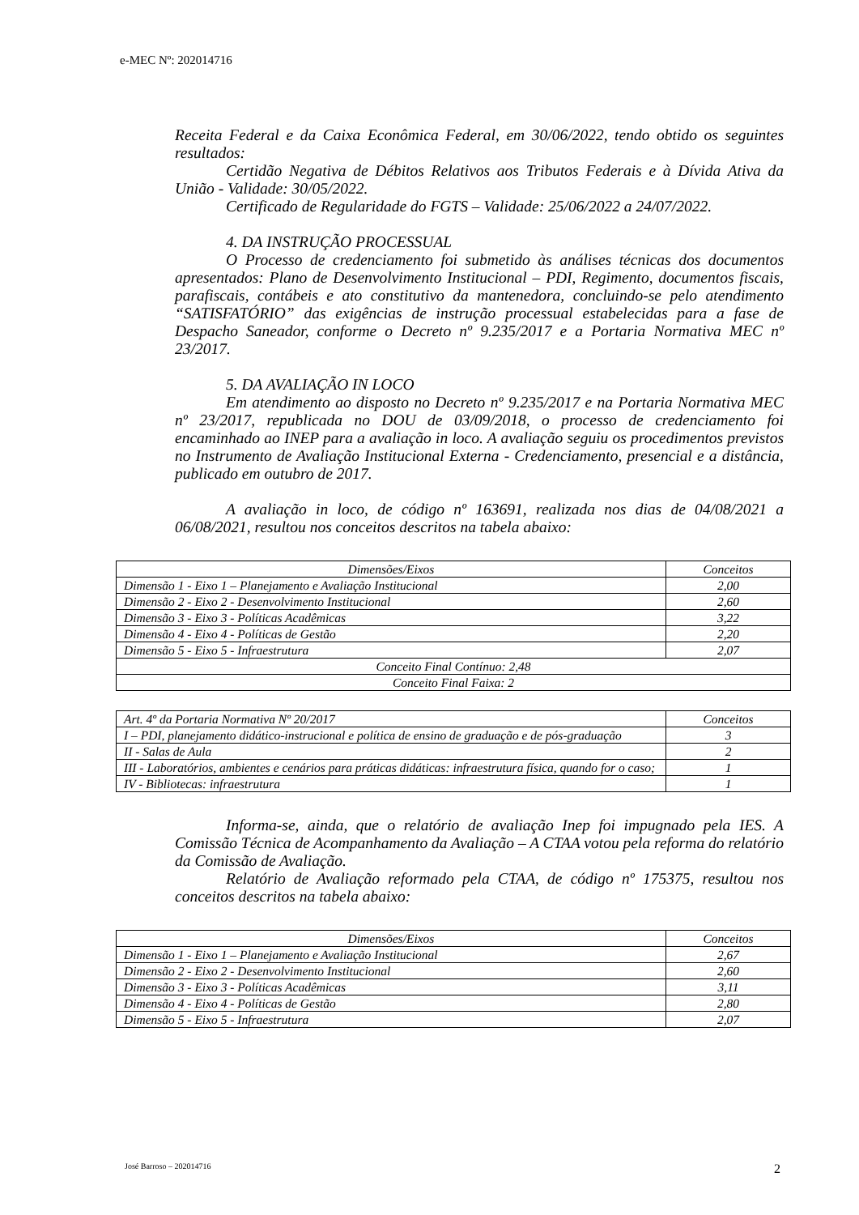e-MEC Nº: 202014716
Receita Federal e da Caixa Econômica Federal, em 30/06/2022, tendo obtido os seguintes resultados:
Certidão Negativa de Débitos Relativos aos Tributos Federais e à Dívida Ativa da União - Validade: 30/05/2022.
Certificado de Regularidade do FGTS – Validade: 25/06/2022 a 24/07/2022.
4. DA INSTRUÇÃO PROCESSUAL
O Processo de credenciamento foi submetido às análises técnicas dos documentos apresentados: Plano de Desenvolvimento Institucional – PDI, Regimento, documentos fiscais, parafiscais, contábeis e ato constitutivo da mantenedora, concluindo-se pelo atendimento “SATISFATÓRIO” das exigências de instrução processual estabelecidas para a fase de Despacho Saneador, conforme o Decreto nº 9.235/2017 e a Portaria Normativa MEC nº 23/2017.
5. DA AVALIAÇÃO IN LOCO
Em atendimento ao disposto no Decreto nº 9.235/2017 e na Portaria Normativa MEC nº 23/2017, republicada no DOU de 03/09/2018, o processo de credenciamento foi encaminhado ao INEP para a avaliação in loco. A avaliação seguiu os procedimentos previstos no Instrumento de Avaliação Institucional Externa - Credenciamento, presencial e a distância, publicado em outubro de 2017.
A avaliação in loco, de código nº 163691, realizada nos dias de 04/08/2021 a 06/08/2021, resultou nos conceitos descritos na tabela abaixo:
| Dimensões/Eixos | Conceitos |
| Dimensão 1 - Eixo 1 – Planejamento e Avaliação Institucional | 2,00 |
| Dimensão 2 - Eixo 2 - Desenvolvimento Institucional | 2,60 |
| Dimensão 3 - Eixo 3 - Políticas Acadêmicas | 3,22 |
| Dimensão 4 - Eixo 4 - Políticas de Gestão | 2,20 |
| Dimensão 5 - Eixo 5 - Infraestrutura | 2,07 |
| Conceito Final Contínuo: 2,48 | |
| Conceito Final Faixa: 2 | |
| Art. 4º da Portaria Normativa Nº 20/2017 | Conceitos |
| I – PDI, planejamento didático-instrucional e política de ensino de graduação e de pós-graduação | 3 |
| II - Salas de Aula | 2 |
| III - Laboratórios, ambientes e cenários para práticas didáticas: infraestrutura física, quando for o caso; | 1 |
| IV - Bibliotecas: infraestrutura | 1 |
Informa-se, ainda, que o relatório de avaliação Inep foi impugnado pela IES. A Comissão Técnica de Acompanhamento da Avaliação – A CTAA votou pela reforma do relatório da Comissão de Avaliação.
Relatório de Avaliação reformado pela CTAA, de código nº 175375, resultou nos conceitos descritos na tabela abaixo:
| Dimensões/Eixos | Conceitos |
| Dimensão 1 - Eixo 1 – Planejamento e Avaliação Institucional | 2,67 |
| Dimensão 2 - Eixo 2 - Desenvolvimento Institucional | 2,60 |
| Dimensão 3 - Eixo 3 - Políticas Acadêmicas | 3,11 |
| Dimensão 4 - Eixo 4 - Políticas de Gestão | 2,80 |
| Dimensão 5 - Eixo 5 - Infraestrutura | 2,07 |
José Barroso – 202014716 2